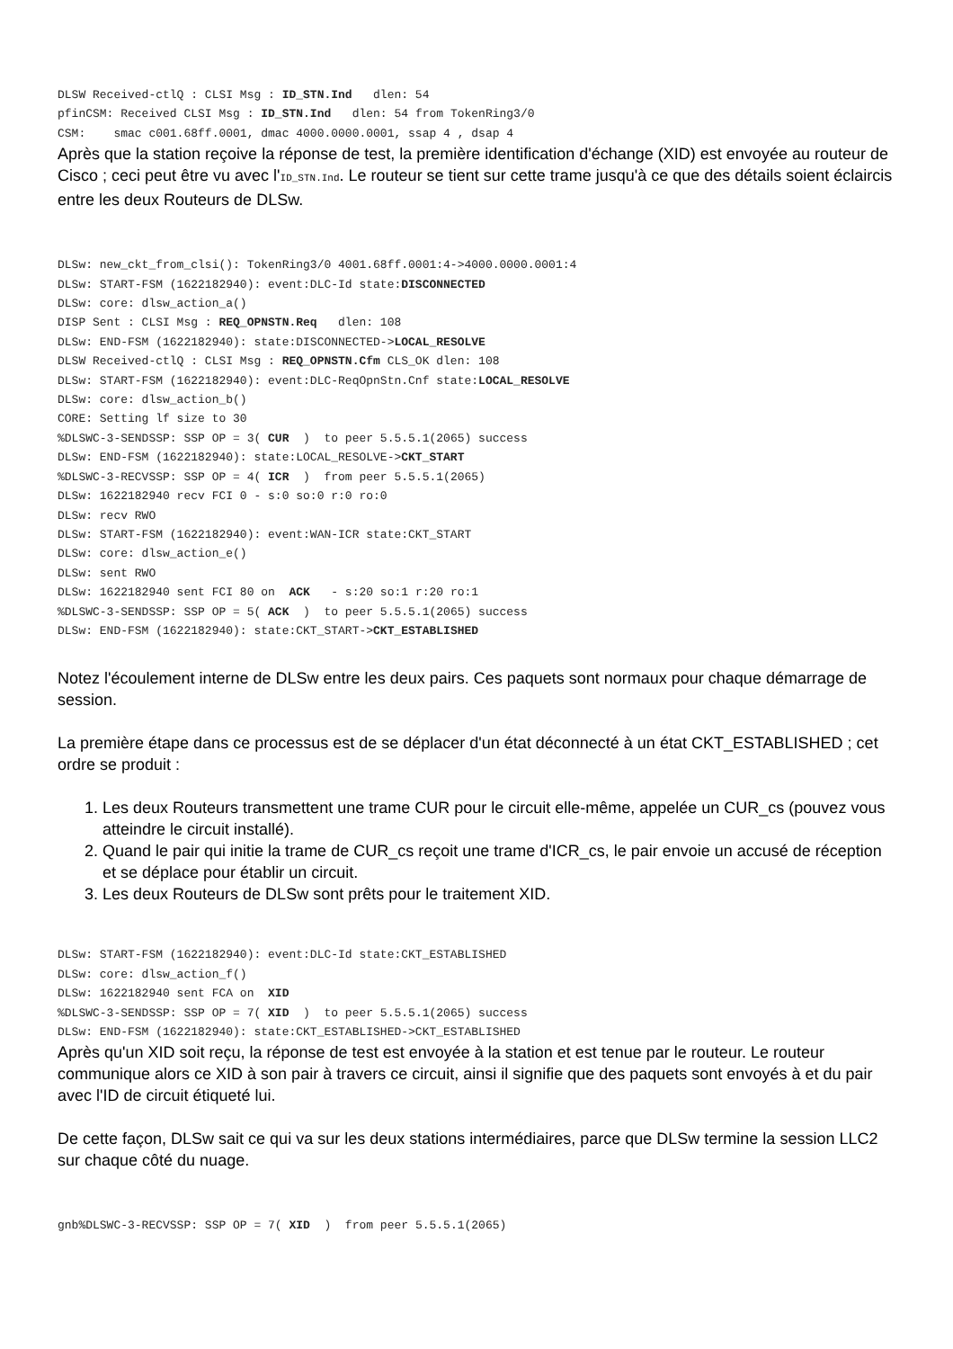DLSW Received-ctlQ : CLSI Msg : ID_STN.Ind   dlen: 54
pfinCSM: Received CLSI Msg : ID_STN.Ind   dlen: 54 from TokenRing3/0
CSM:    smac c001.68ff.0001, dmac 4000.0000.0001, ssap 4 , dsap 4
Après que la station reçoive la réponse de test, la première identification d'échange (XID) est envoyée au routeur de Cisco ; ceci peut être vu avec l'ID_STN.Ind. Le routeur se tient sur cette trame jusqu'à ce que des détails soient éclaircis entre les deux Routeurs de DLSw.
DLSw: new_ckt_from_clsi(): TokenRing3/0 4001.68ff.0001:4->4000.0000.0001:4
DLSw: START-FSM (1622182940): event:DLC-Id state:DISCONNECTED
DLSw: core: dlsw_action_a()
DISP Sent : CLSI Msg : REQ_OPNSTN.Req   dlen: 108
DLSw: END-FSM (1622182940): state:DISCONNECTED->LOCAL_RESOLVE
DLSW Received-ctlQ : CLSI Msg : REQ_OPNSTN.Cfm CLS_OK dlen: 108
DLSw: START-FSM (1622182940): event:DLC-ReqOpnStn.Cnf state:LOCAL_RESOLVE
DLSw: core: dlsw_action_b()
CORE: Setting lf size to 30
%DLSWC-3-SENDSSP: SSP OP = 3( CUR  )  to peer 5.5.5.1(2065) success
DLSw: END-FSM (1622182940): state:LOCAL_RESOLVE->CKT_START
%DLSWC-3-RECVSSP: SSP OP = 4( ICR  )  from peer 5.5.5.1(2065)
DLSw: 1622182940 recv FCI 0 - s:0 so:0 r:0 ro:0
DLSw: recv RWO
DLSw: START-FSM (1622182940): event:WAN-ICR state:CKT_START
DLSw: core: dlsw_action_e()
DLSw: sent RWO
DLSw: 1622182940 sent FCI 80 on  ACK   - s:20 so:1 r:20 ro:1
%DLSWC-3-SENDSSP: SSP OP = 5( ACK  )  to peer 5.5.5.1(2065) success
DLSw: END-FSM (1622182940): state:CKT_START->CKT_ESTABLISHED
Notez l'écoulement interne de DLSw entre les deux pairs. Ces paquets sont normaux pour chaque démarrage de session.
La première étape dans ce processus est de se déplacer d'un état déconnecté à un état CKT_ESTABLISHED ; cet ordre se produit :
1. Les deux Routeurs transmettent une trame CUR pour le circuit elle-même, appelée un CUR_cs (pouvez vous atteindre le circuit installé).
2. Quand le pair qui initie la trame de CUR_cs reçoit une trame d'ICR_cs, le pair envoie un accusé de réception et se déplace pour établir un circuit.
3. Les deux Routeurs de DLSw sont prêts pour le traitement XID.
DLSw: START-FSM (1622182940): event:DLC-Id state:CKT_ESTABLISHED
DLSw: core: dlsw_action_f()
DLSw: 1622182940 sent FCA on  XID
%DLSWC-3-SENDSSP: SSP OP = 7( XID  )  to peer 5.5.5.1(2065) success
DLSw: END-FSM (1622182940): state:CKT_ESTABLISHED->CKT_ESTABLISHED
Après qu'un XID soit reçu, la réponse de test est envoyée à la station et est tenue par le routeur. Le routeur communique alors ce XID à son pair à travers ce circuit, ainsi il signifie que des paquets sont envoyés à et du pair avec l'ID de circuit étiqueté lui.
De cette façon, DLSw sait ce qui va sur les deux stations intermédiaires, parce que DLSw termine la session LLC2 sur chaque côté du nuage.
gnb%DLSWC-3-RECVSSP: SSP OP = 7( XID  )  from peer 5.5.5.1(2065)